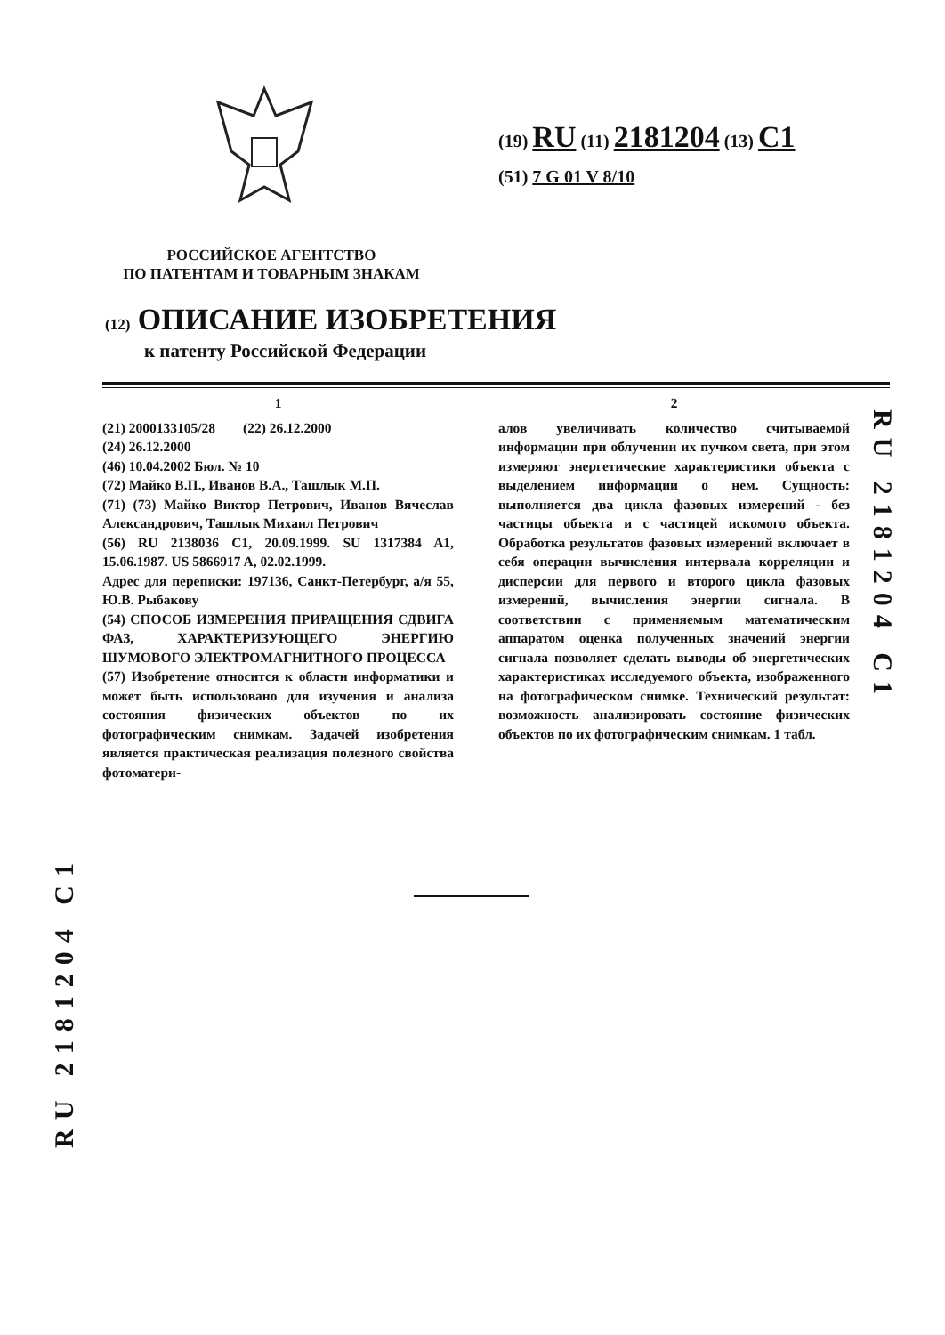(19) RU (11) 2181204 (13) C1
(51) 7 G 01 V 8/10
РОССИЙСКОЕ АГЕНТСТВО
ПО ПАТЕНТАМ И ТОВАРНЫМ ЗНАКАМ
(12) ОПИСАНИЕ ИЗОБРЕТЕНИЯ
к патенту Российской Федерации
1
(21) 2000133105/28 (22) 26.12.2000
(24) 26.12.2000
(46) 10.04.2002 Бюл. № 10
(72) Майко В.П., Иванов В.А., Ташлык М.П.
(71) (73) Майко Виктор Петрович, Иванов Вячеслав Александрович, Ташлык Михаил Петрович
(56) RU 2138036 C1, 20.09.1999. SU 1317384 A1, 15.06.1987. US 5866917 A, 02.02.1999.
Адрес для переписки: 197136, Санкт-Петербург, а/я 55, Ю.В. Рыбакову
(54) СПОСОБ ИЗМЕРЕНИЯ ПРИРАЩЕНИЯ СДВИГА ФАЗ, ХАРАКТЕРИЗУЮЩЕГО ЭНЕРГИЮ ШУМОВОГО ЭЛЕКТРОМАГНИТНОГО ПРОЦЕССА
(57) Изобретение относится к области информатики и может быть использовано для изучения и анализа состояния физических объектов по их фотографическим снимкам. Задачей изобретения является практическая реализация полезного свойства фотоматери-
2
алов увеличивать количество считываемой информации при облучении их пучком света, при этом измеряют энергетические характеристики объекта с выделением информации о нем. Сущность: выполняется два цикла фазовых измерений - без частицы объекта и с частицей искомого объекта. Обработка результатов фазовых измерений включает в себя операции вычисления интервала корреляции и дисперсии для первого и второго цикла фазовых измерений, вычисления энергии сигнала. В соответствии с применяемым математическим аппаратом оценка полученных значений энергии сигнала позволяет сделать выводы об энергетических характеристиках исследуемого объекта, изображенного на фотографическом снимке. Технический результат: возможность анализировать состояние физических объектов по их фотографическим снимкам. 1 табл.
RU 2181204 C1
RU 2181204 C1